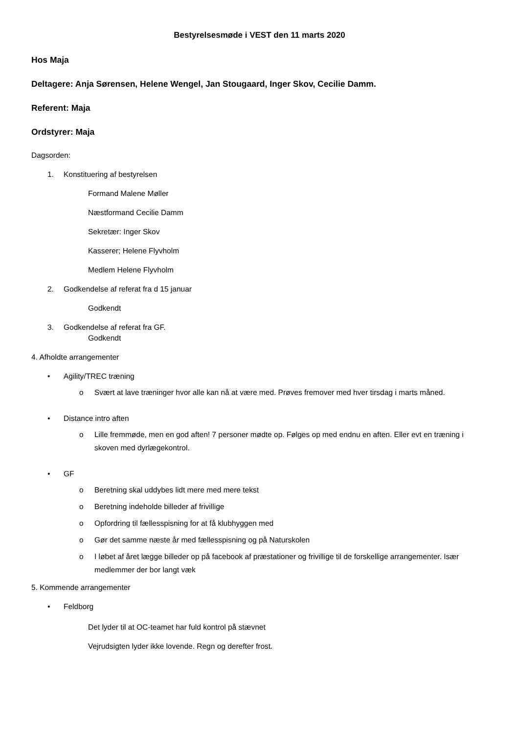Bestyrelsesmøde i VEST den 11 marts 2020
Hos Maja
Deltagere: Anja Sørensen, Helene Wengel, Jan Stougaard, Inger Skov, Cecilie Damm.
Referent: Maja
Ordstyrer: Maja
Dagsorden:
1. Konstituering af bestyrelsen
Formand Malene Møller
Næstformand Cecilie Damm
Sekretær: Inger Skov
Kasserer; Helene Flyvholm
Medlem Helene Flyvholm
2. Godkendelse af referat fra d 15 januar
Godkendt
3. Godkendelse af referat fra GF.
Godkendt
4. Afholdte arrangementer
• Agility/TREC træning
o Svært at lave træninger hvor alle kan nå at være med. Prøves fremover med hver tirsdag i marts måned.
• Distance intro aften
o Lille fremmøde, men en god aften! 7 personer mødte op. Følges op med endnu en aften. Eller evt en træning i skoven med dyrlægekontrol.
• GF
o Beretning skal uddybes lidt mere med mere tekst
o Beretning indeholde billeder af frivillige
o Opfordring til fællesspisning for at få klubhyggen med
o Gør det samme næste år med fællesspisning og på Naturskolen
o I løbet af året lægge billeder op på facebook af præstationer og frivillige til de forskellige arrangementer. Især medlemmer der bor langt væk
5. Kommende arrangementer
• Feldborg
Det lyder til at OC-teamet har fuld kontrol på stævnet
Vejrudsigten lyder ikke lovende. Regn og derefter frost.